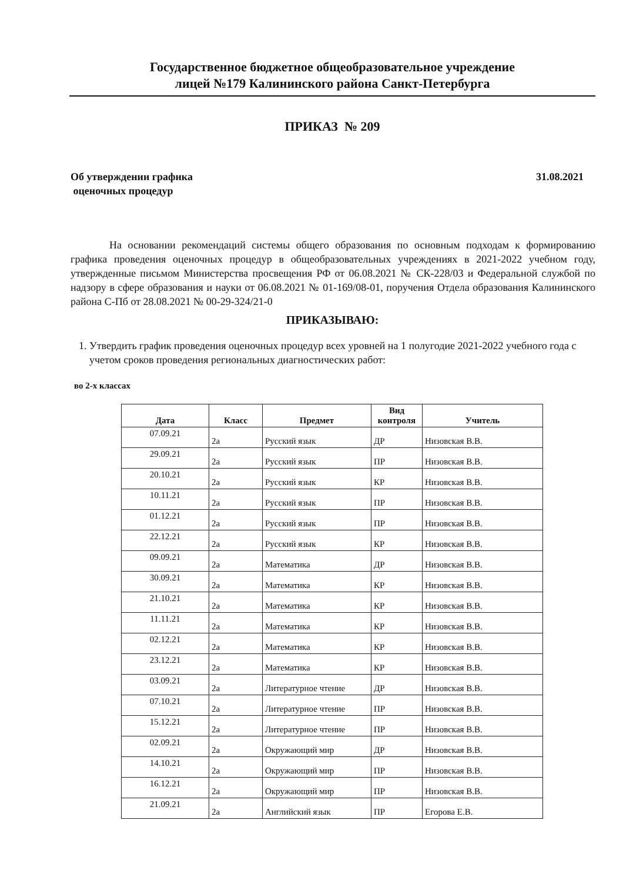Государственное бюджетное общеобразовательное учреждение
лицей №179 Калининского района Санкт-Петербурга
ПРИКАЗ № 209
Об утверждении графика
оценочных процедур
31.08.2021
На основании рекомендаций системы общего образования по основным подходам к формированию графика проведения оценочных процедур в общеобразовательных учреждениях в 2021-2022 учебном году, утвержденные письмом Министерства просвещения РФ от 06.08.2021 № СК-228/03 и Федеральной службой по надзору в сфере образования и науки от 06.08.2021 № 01-169/08-01, поручения Отдела образования Калининского района С-Пб от 28.08.2021 № 00-29-324/21-0
ПРИКАЗЫВАЮ:
1. Утвердить график проведения оценочных процедур всех уровней на 1 полугодие 2021-2022 учебного года с учетом сроков проведения региональных диагностических работ:
во 2-х классах
| Дата | Класс | Предмет | Вид контроля | Учитель |
| --- | --- | --- | --- | --- |
| 07.09.21 | 2а | Русский язык | ДР | Низовская В.В. |
| 29.09.21 | 2а | Русский язык | ПР | Низовская В.В. |
| 20.10.21 | 2а | Русский язык | КР | Низовская В.В. |
| 10.11.21 | 2а | Русский язык | ПР | Низовская В.В. |
| 01.12.21 | 2а | Русский язык | ПР | Низовская В.В. |
| 22.12.21 | 2а | Русский язык | КР | Низовская В.В. |
| 09.09.21 | 2а | Математика | ДР | Низовская В.В. |
| 30.09.21 | 2а | Математика | КР | Низовская В.В. |
| 21.10.21 | 2а | Математика | КР | Низовская В.В. |
| 11.11.21 | 2а | Математика | КР | Низовская В.В. |
| 02.12.21 | 2а | Математика | КР | Низовская В.В. |
| 23.12.21 | 2а | Математика | КР | Низовская В.В. |
| 03.09.21 | 2а | Литературное чтение | ДР | Низовская В.В. |
| 07.10.21 | 2а | Литературное чтение | ПР | Низовская В.В. |
| 15.12.21 | 2а | Литературное чтение | ПР | Низовская В.В. |
| 02.09.21 | 2а | Окружающий мир | ДР | Низовская В.В. |
| 14.10.21 | 2а | Окружающий мир | ПР | Низовская В.В. |
| 16.12.21 | 2а | Окружающий мир | ПР | Низовская В.В. |
| 21.09.21 | 2а | Английский язык | ПР | Егорова Е.В. |